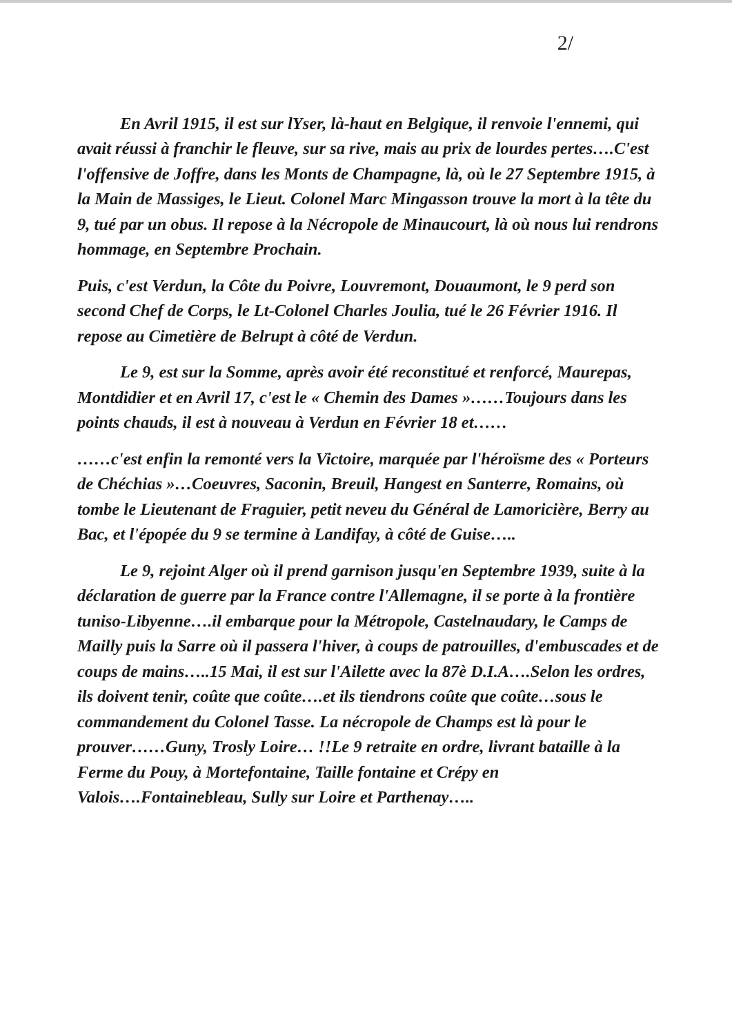2/
En Avril 1915, il est sur lYser, là-haut en Belgique, il renvoie l'ennemi, qui avait réussi à franchir le fleuve, sur sa rive, mais au prix de lourdes pertes….C'est l'offensive de Joffre, dans les Monts de Champagne, là, où le 27 Septembre 1915, à la Main de Massiges, le Lieut. Colonel Marc Mingasson trouve la mort à la tête du 9, tué par un obus. Il repose à la Nécropole de Minaucourt, là où nous lui rendrons hommage, en Septembre Prochain.
Puis, c'est Verdun, la Côte du Poivre, Louvremont, Douaumont, le 9 perd son second Chef de Corps, le Lt-Colonel Charles Joulia, tué le 26 Février 1916. Il repose au Cimetière de Belrupt à côté de Verdun.
Le 9, est sur la Somme, après avoir été reconstitué et renforcé, Maurepas, Montdidier et en Avril 17, c'est le « Chemin des Dames »……Toujours dans les points chauds, il est à nouveau à Verdun en Février 18 et……
……c'est enfin la remonté vers la Victoire, marquée par l'héroïsme des « Porteurs de Chéchias »…Coeuvres, Saconin, Breuil, Hangest en Santerre, Romains, où tombe le Lieutenant de Fraguier, petit neveu du Général de Lamoricière, Berry au Bac, et l'épopée du 9 se termine à Landifay, à côté de Guise…..
Le 9, rejoint Alger où il prend garnison jusqu'en Septembre 1939, suite à la déclaration de guerre par la France contre l'Allemagne, il se porte à la frontière tuniso-Libyenne….il embarque pour la Métropole, Castelnaudary, le Camps de Mailly puis la Sarre où il passera l'hiver, à coups de patrouilles, d'embuscades et de coups de mains…..15 Mai, il est sur l'Ailette avec la 87è D.I.A….Selon les ordres, ils doivent tenir, coûte que coûte….et ils tiendrons coûte que coûte…sous le commandement du Colonel Tasse. La nécropole de Champs est là pour le prouver……Guny, Trosly Loire… !!Le 9 retraite en ordre, livrant bataille à la Ferme du Pouy, à Mortefontaine, Taille fontaine et Crépy en Valois….Fontainebleau, Sully sur Loire et Parthenay…..